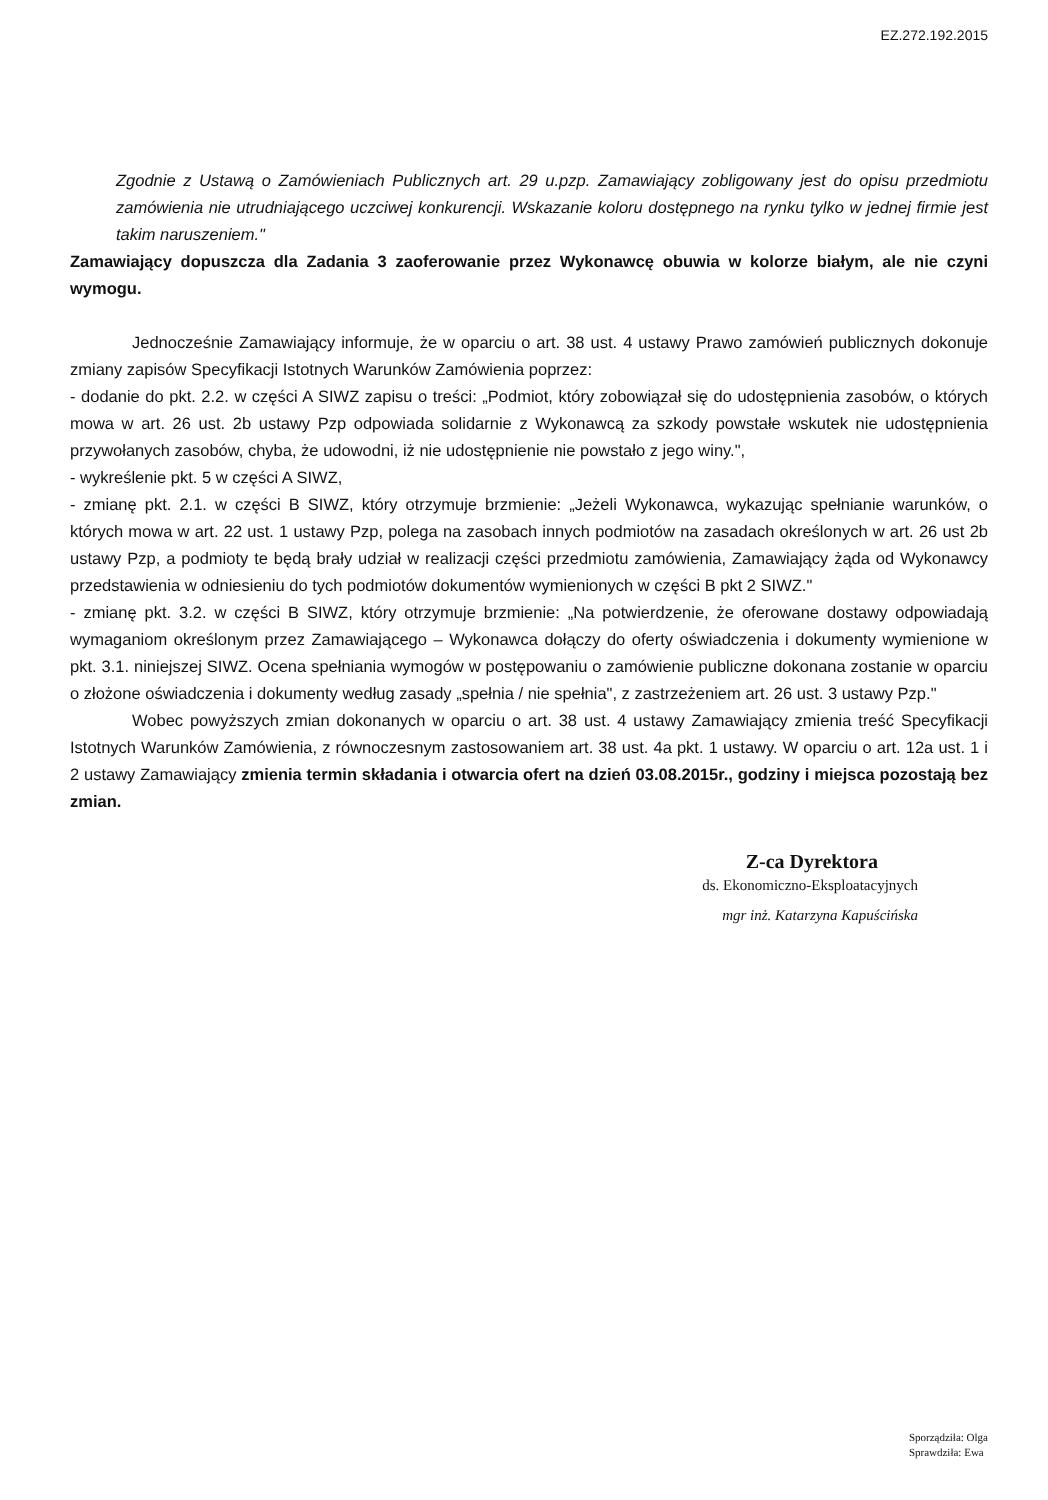EZ.272.192.2015
Zgodnie z Ustawą o Zamówieniach Publicznych art. 29 u.pzp. Zamawiający zobligowany jest do opisu przedmiotu zamówienia nie utrudniającego uczciwej konkurencji. Wskazanie koloru dostępnego na rynku tylko w jednej firmie jest takim naruszeniem."
Zamawiający dopuszcza dla Zadania 3 zaoferowanie przez Wykonawcę obuwia w kolorze białym, ale nie czyni wymogu.
Jednocześnie Zamawiający informuje, że w oparciu o art. 38 ust. 4 ustawy Prawo zamówień publicznych dokonuje zmiany zapisów Specyfikacji Istotnych Warunków Zamówienia poprzez:
- dodanie do pkt. 2.2. w części A SIWZ zapisu o treści: „Podmiot, który zobowiązał się do udostępnienia zasobów, o których mowa w art. 26 ust. 2b ustawy Pzp odpowiada solidarnie z Wykonawcą za szkody powstałe wskutek nie udostępnienia przywołanych zasobów, chyba, że udowodni, iż nie udostępnienie nie powstało z jego winy.",
- wykreślenie pkt. 5 w części A SIWZ,
- zmianę pkt. 2.1. w części B SIWZ, który otrzymuje brzmienie: „Jeżeli Wykonawca, wykazując spełnianie warunków, o których mowa w art. 22 ust. 1 ustawy Pzp, polega na zasobach innych podmiotów na zasadach określonych w art. 26 ust 2b ustawy Pzp, a podmioty te będą brały udział w realizacji części przedmiotu zamówienia, Zamawiający żąda od Wykonawcy przedstawienia w odniesieniu do tych podmiotów dokumentów wymienionych w części B pkt 2 SIWZ."
- zmianę pkt. 3.2. w części B SIWZ, który otrzymuje brzmienie: „Na potwierdzenie, że oferowane dostawy odpowiadają wymaganiom określonym przez Zamawiającego – Wykonawca dołączy do oferty oświadczenia i dokumenty wymienione w pkt. 3.1. niniejszej SIWZ. Ocena spełniania wymogów w postępowaniu o zamówienie publiczne dokonana zostanie w oparciu o złożone oświadczenia i dokumenty według zasady „spełnia / nie spełnia", z zastrzeżeniem art. 26 ust. 3 ustawy Pzp."
Wobec powyższych zmian dokonanych w oparciu o art. 38 ust. 4 ustawy Zamawiający zmienia treść Specyfikacji Istotnych Warunków Zamówienia, z równoczesnym zastosowaniem art. 38 ust. 4a pkt. 1 ustawy. W oparciu o art. 12a ust. 1 i 2 ustawy Zamawiający zmienia termin składania i otwarcia ofert na dzień 03.08.2015r., godziny i miejsca pozostają bez zmian.
Z-ca Dyrektora
ds. Ekonomiczno-Eksploatacyjnych
mgr inż. Katarzyna Kapuścińska
Sporządziła: Olga
Sprawdziła: Ewa